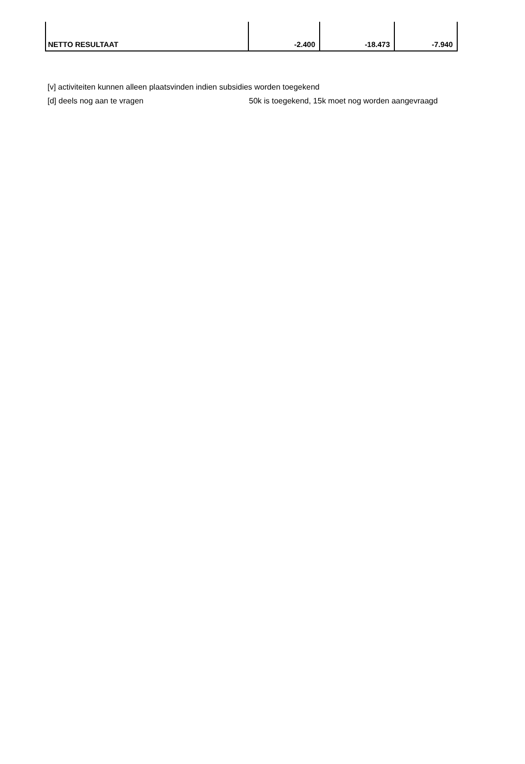| NETTO RESULTAAT | -2.400 | -18.473 | -7.940 |
[v] activiteiten kunnen alleen plaatsvinden indien subsidies worden toegekend
[d] deels nog aan te vragen 50k is toegekend, 15k moet nog worden aangevraagd